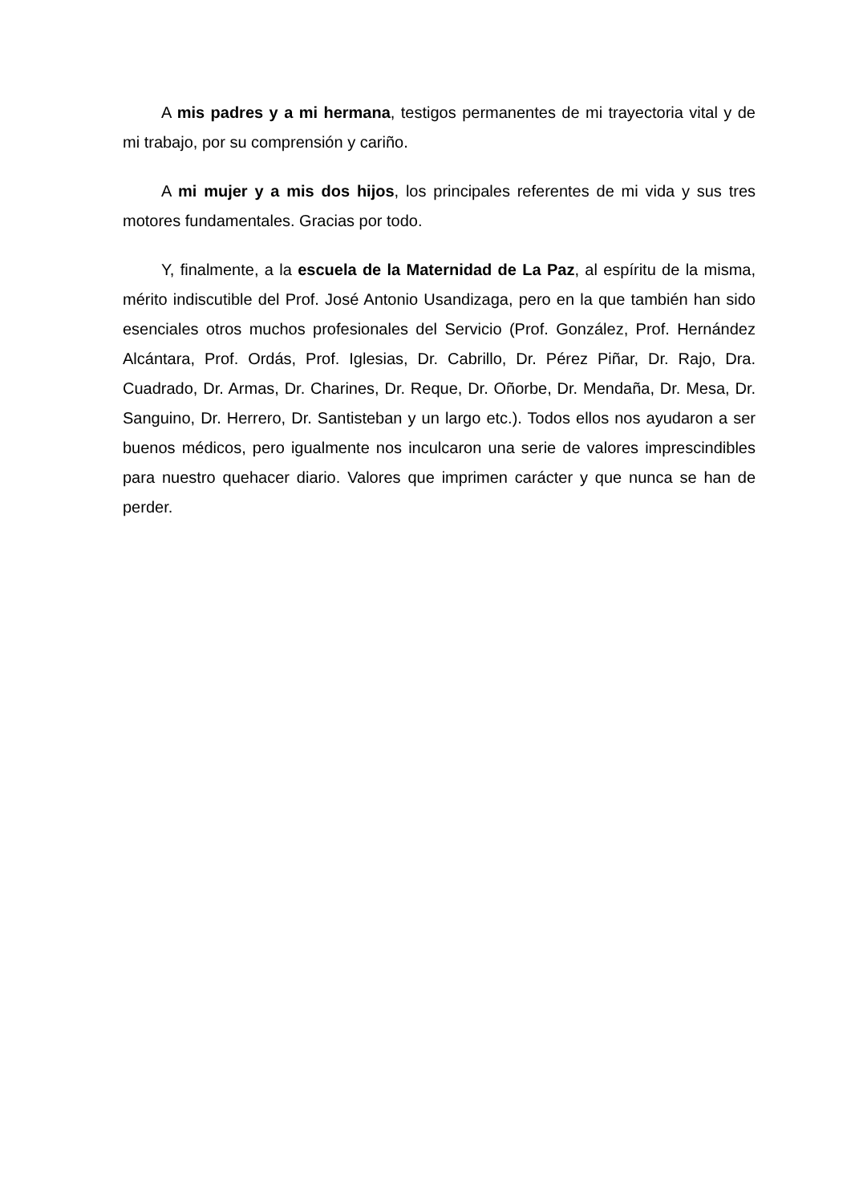A mis padres y a mi hermana, testigos permanentes de mi trayectoria vital y de mi trabajo, por su comprensión y cariño.
A mi mujer y a mis dos hijos, los principales referentes de mi vida y sus tres motores fundamentales. Gracias por todo.
Y, finalmente, a la escuela de la Maternidad de La Paz, al espíritu de la misma, mérito indiscutible del Prof. José Antonio Usandizaga, pero en la que también han sido esenciales otros muchos profesionales del Servicio (Prof. González, Prof. Hernández Alcántara, Prof. Ordás, Prof. Iglesias, Dr. Cabrillo, Dr. Pérez Piñar, Dr. Rajo, Dra. Cuadrado, Dr. Armas, Dr. Charines, Dr. Reque, Dr. Oñorbe, Dr. Mendaña, Dr. Mesa, Dr. Sanguino, Dr. Herrero, Dr. Santisteban y un largo etc.). Todos ellos nos ayudaron a ser buenos médicos, pero igualmente nos inculcaron una serie de valores imprescindibles para nuestro quehacer diario. Valores que imprimen carácter y que nunca se han de perder.